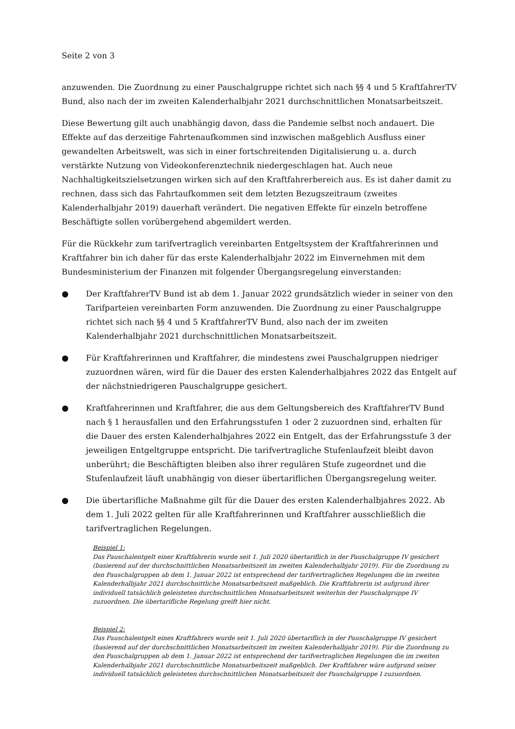Seite 2 von 3
anzuwenden. Die Zuordnung zu einer Pauschalgruppe richtet sich nach §§ 4 und 5 KraftfahrerTV Bund, also nach der im zweiten Kalenderhalbjahr 2021 durchschnittlichen Monatsarbeitszeit.
Diese Bewertung gilt auch unabhängig davon, dass die Pandemie selbst noch andauert. Die Effekte auf das derzeitige Fahrtenaufkommen sind inzwischen maßgeblich Ausfluss einer gewandelten Arbeitswelt, was sich in einer fortschreitenden Digitalisierung u. a. durch verstärkte Nutzung von Videokonferenztechnik niedergeschlagen hat. Auch neue Nachhaltigkeitszielsetzungen wirken sich auf den Kraftfahrerbereich aus. Es ist daher damit zu rechnen, dass sich das Fahrtaufkommen seit dem letzten Bezugszeitraum (zweites Kalenderhalbjahr 2019) dauerhaft verändert. Die negativen Effekte für einzeln betroffene Beschäftigte sollen vorübergehend abgemildert werden.
Für die Rückkehr zum tarifvertraglich vereinbarten Entgeltsystem der Kraftfahrerinnen und Kraftfahrer bin ich daher für das erste Kalenderhalbjahr 2022 im Einvernehmen mit dem Bundesministerium der Finanzen mit folgender Übergangsregelung einverstanden:
● Der KraftfahrerTV Bund ist ab dem 1. Januar 2022 grundsätzlich wieder in seiner von den Tarifparteien vereinbarten Form anzuwenden. Die Zuordnung zu einer Pauschalgruppe richtet sich nach §§ 4 und 5 KraftfahrerTV Bund, also nach der im zweiten Kalenderhalbjahr 2021 durchschnittlichen Monatsarbeitszeit.
● Für Kraftfahrerinnen und Kraftfahrer, die mindestens zwei Pauschalgruppen niedriger zuzuordnen wären, wird für die Dauer des ersten Kalenderhalbjahres 2022 das Entgelt auf der nächstniedrigeren Pauschalgruppe gesichert.
● Kraftfahrerinnen und Kraftfahrer, die aus dem Geltungsbereich des KraftfahrerTV Bund nach § 1 herausfallen und den Erfahrungsstufen 1 oder 2 zuzuordnen sind, erhalten für die Dauer des ersten Kalenderhalbjahres 2022 ein Entgelt, das der Erfahrungsstufe 3 der jeweiligen Entgeltgruppe entspricht. Die tarifvertragliche Stufenlaufzeit bleibt davon unberührt; die Beschäftigten bleiben also ihrer regulären Stufe zugeordnet und die Stufenlaufzeit läuft unabhängig von dieser übertariflichen Übergangsregelung weiter.
● Die übertarifliche Maßnahme gilt für die Dauer des ersten Kalenderhalbjahres 2022. Ab dem 1. Juli 2022 gelten für alle Kraftfahrerinnen und Kraftfahrer ausschließlich die tarifvertraglichen Regelungen.
Beispiel 1:
Das Pauschalentgelt einer Kraftfahrerin wurde seit 1. Juli 2020 übertariflich in der Pauschalgruppe IV gesichert (basierend auf der durchschnittlichen Monatsarbeitszeit im zweiten Kalenderhalbjahr 2019). Für die Zuordnung zu den Pauschalgruppen ab dem 1. Januar 2022 ist entsprechend der tarifvertraglichen Regelungen die im zweiten Kalenderhalbjahr 2021 durchschnittliche Monatsarbeitszeit maßgeblich. Die Kraftfahrerin ist aufgrund ihrer individuell tatsächlich geleisteten durchschnittlichen Monatsarbeitszeit weiterhin der Pauschalgruppe IV zuzuordnen. Die übertarifliche Regelung greift hier nicht.
Beispiel 2:
Das Pauschalentgelt eines Kraftfahrers wurde seit 1. Juli 2020 übertariflich in der Pauschalgruppe IV gesichert (basierend auf der durchschnittlichen Monatsarbeitszeit im zweiten Kalenderhalbjahr 2019). Für die Zuordnung zu den Pauschalgruppen ab dem 1. Januar 2022 ist entsprechend der tarifvertraglichen Regelungen die im zweiten Kalenderhalbjahr 2021 durchschnittliche Monatsarbeitszeit maßgeblich. Der Kraftfahrer wäre aufgrund seiner individuell tatsächlich geleisteten durchschnittlichen Monatsarbeitszeit der Pauschalgruppe I zuzuordnen.